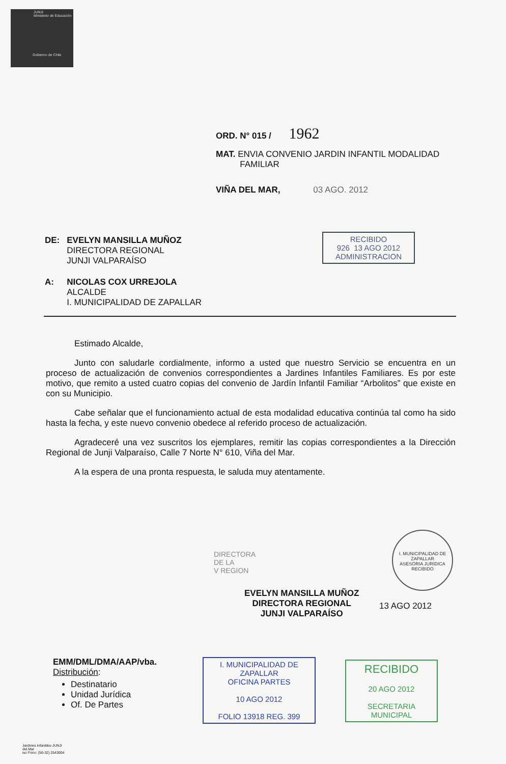JUNJI
Ministerio de Educación
Gobierno de Chile
ORD. N° 015 / 1962
MAT. ENVIA CONVENIO JARDIN INFANTIL MODALIDAD
FAMILIAR
VIÑA DEL MAR, 03 AGO. 2012
| DE: | EVELYN MANSILLA MUÑOZ DIRECTORA REGIONAL JUNJI VALPARAÍSO |
| A: | NICOLAS COX URREJOLA ALCALDE I. MUNICIPALIDAD DE ZAPALLAR |
RECIBIDO
926 13 AGO 2012
ADMINISTRACION
Estimado Alcalde,
Junto con saludarle cordialmente, informo a usted que nuestro Servicio se encuentra en un proceso de actualización de convenios correspondientes a Jardines Infantiles Familiares. Es por este motivo, que remito a usted cuatro copias del convenio de Jardín Infantil Familiar “Arbolitos” que existe en con su Municipio.
Cabe señalar que el funcionamiento actual de esta modalidad educativa continúa tal como ha sido hasta la fecha, y este nuevo convenio obedece al referido proceso de actualización.
Agradeceré una vez suscritos los ejemplares, remitir las copias correspondientes a la Dirección Regional de Junji Valparaíso, Calle 7 Norte N° 610, Viña del Mar.
A la espera de una pronta respuesta, le saluda muy atentamente.
I. MUNICIPALIDAD DE ZAPALLAR
ASESORIA JURIDICA
RECIBIDO
DIRECTORA
DE LA
V REGION
EVELYN MANSILLA MUÑOZ
DIRECTORA REGIONAL
JUNJI VALPARAÍSO
13 AGO 2012
EMM/DML/DMA/AAP/vba.
Distribución:
Destinatario
Unidad Jurídica
Of. De Partes
I. MUNICIPALIDAD DE ZAPALLAR
OFICINA PARTES
10 AGO 2012
FOLIO 13918 REG. 399
RECIBIDO
20 AGO 2012
SECRETARIA MUNICIPAL
Jardines Infantiles-JUNJI
del Mar
iso Fono: (56-32) 2543004